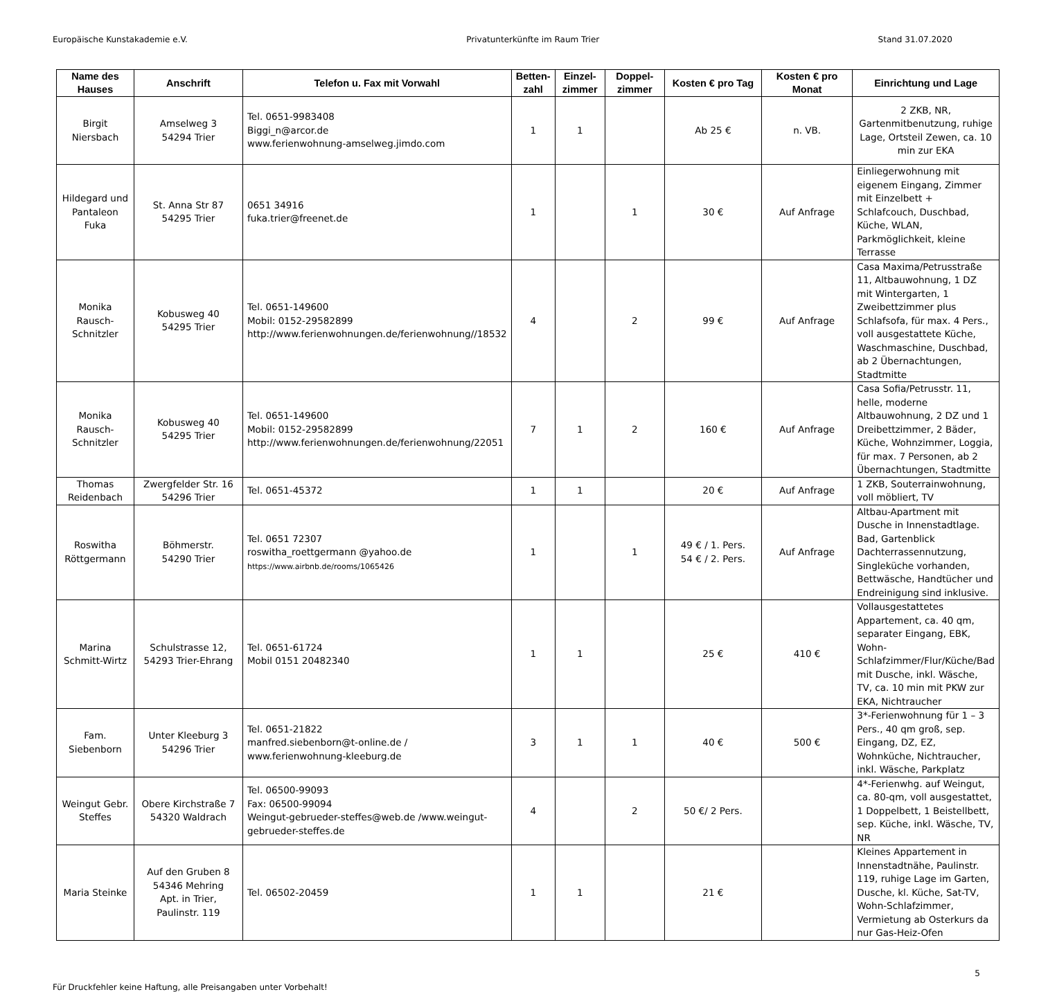Europäische Kunstakademie e.V. Privatunterkünfte im Raum Trier Stand 31.07.2020
| Name des Hauses | Anschrift | Telefon u. Fax mit Vorwahl | Betten-zahl | Einzel-zimmer | Doppel-zimmer | Kosten € pro Tag | Kosten € pro Monat | Einrichtung und Lage |
| --- | --- | --- | --- | --- | --- | --- | --- | --- |
| Birgit Niersbach | Amselweg 3 54294 Trier | Tel. 0651-9983408 Biggi_n@arcor.de www.ferienwohnung-amselweg.jimdo.com | 1 | 1 | | Ab 25 € | n. VB. | 2 ZKB, NR, Gartenmitbenutzung, ruhige Lage, Ortsteil Zewen, ca. 10 min zur EKA |
| Hildegard und Pantaleon Fuka | St. Anna Str 87 54295 Trier | 0651 34916 fuka.trier@freenet.de | 1 | | 1 | 30 € | Auf Anfrage | Einliegerwohnung mit eigenem Eingang, Zimmer mit Einzelbett + Schlafcouch, Duschbad, Küche, WLAN, Parkmöglichkeit, kleine Terrasse |
| Monika Rausch-Schnitzler | Kobusweg 40 54295 Trier | Tel. 0651-149600 Mobil: 0152-29582899 http://www.ferienwohnungen.de/ferienwohnung//18532 | 4 | | 2 | 99 € | Auf Anfrage | Casa Maxima/Petrusstraße 11, Altbauwohnung, 1 DZ mit Wintergarten, 1 Zweibettzimmer plus Schlafsofa, für max. 4 Pers., voll ausgestattete Küche, Waschmaschine, Duschbad, ab 2 Übernachtungen, Stadtmitte |
| Monika Rausch-Schnitzler | Kobusweg 40 54295 Trier | Tel. 0651-149600 Mobil: 0152-29582899 http://www.ferienwohnungen.de/ferienwohnung/22051 | 7 | 1 | 2 | 160 € | Auf Anfrage | Casa Sofia/Petrusstr. 11, helle, moderne Altbauwohnung, 2 DZ und 1 Dreibettzimmer, 2 Bäder, Küche, Wohnzimmer, Loggia, für max. 7 Personen, ab 2 Übernachtungen, Stadtmitte |
| Thomas Reidenbach | Zwergfelder Str. 16 54296 Trier | Tel. 0651-45372 | 1 | 1 | | 20 € | Auf Anfrage | 1 ZKB, Souterrainwohnung, voll möbliert, TV |
| Roswitha Röttgermann | Böhmerstr. 54290 Trier | Tel. 0651 72307 roswitha_roettgermann @yahoo.de https://www.airbnb.de/rooms/1065426 | 1 | | 1 | 49 € / 1. Pers. 54 € / 2. Pers. | Auf Anfrage | Altbau-Apartment mit Dusche in Innenstadtlage. Bad, Gartenblick Dachterrassennutzung, Singleküche vorhanden, Bettwäsche, Handtücher und Endreinigung sind inklusive. |
| Marina Schmitt-Wirtz | Schulstrasse 12, 54293 Trier-Ehrang | Tel. 0651-61724 Mobil 0151 20482340 | 1 | 1 | | 25 € | 410 € | Vollausgestattetes Appartement, ca. 40 qm, separater Eingang, EBK, Wohn-Schlafzimmer/Flur/Küche/Bad mit Dusche, inkl. Wäsche, TV, ca. 10 min mit PKW zur EKA, Nichtraucher |
| Fam. Siebenborn | Unter Kleeburg 3 54296 Trier | Tel. 0651-21822 manfred.siebenborn@t-online.de / www.ferienwohnung-kleeburg.de | 3 | 1 | 1 | 40 € | 500 € | 3*-Ferienwohnung für 1 – 3 Pers., 40 qm groß, sep. Eingang, DZ, EZ, Wohnküche, Nichtraucher, inkl. Wäsche, Parkplatz |
| Weingut Gebr. Steffes | Obere Kirchstraße 7 54320 Waldrach | Tel. 06500-99093 Fax: 06500-99094 Weingut-gebrueder-steffes@web.de /www.weingut-gebrueder-steffes.de | 4 | | 2 | 50 €/ 2 Pers. | | 4*-Ferienwhg. auf Weingut, ca. 80-qm, voll ausgestattet, 1 Doppelbett, 1 Beistellbett, sep. Küche, inkl. Wäsche, TV, NR |
| Maria Steinke | Auf den Gruben 8 54346 Mehring Apt. in Trier, Paulinstr. 119 | Tel. 06502-20459 | 1 | 1 | | 21 € | | Kleines Appartement in Innenstadtnähe, Paulinstr. 119, ruhige Lage im Garten, Dusche, kl. Küche, Sat-TV, Wohn-Schlafzimmer, Vermietung ab Osterkurs da nur Gas-Heiz-Ofen |
Für Druckfehler keine Haftung, alle Preisangaben unter Vorbehalt! 5